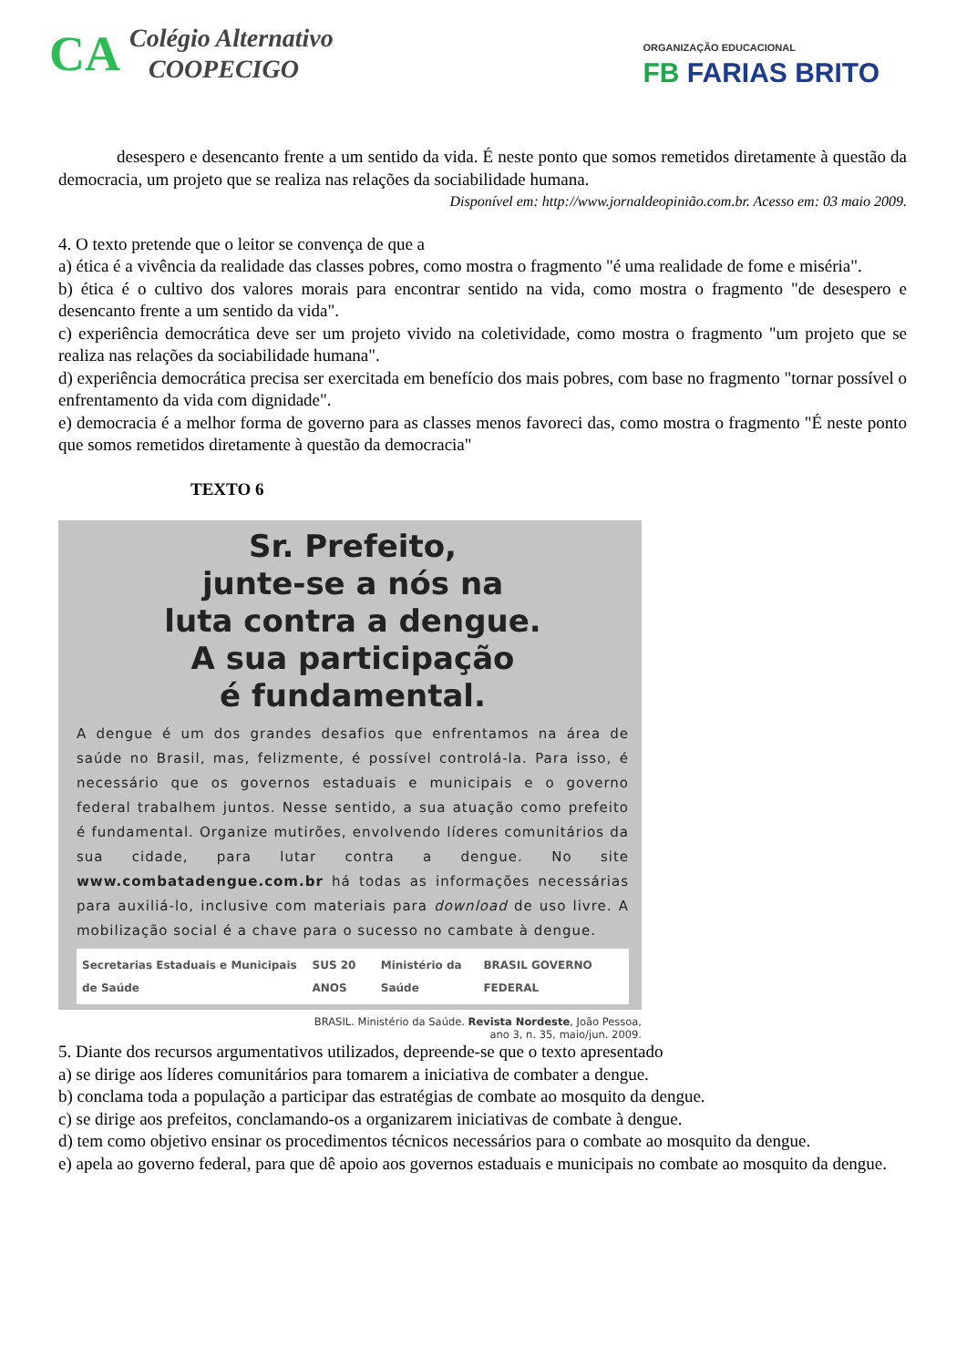CA
Colégio Alternativo
COOPECIGO
ORGANIZAÇÃO EDUCACIONAL
FB FARIAS BRITO
desespero e desencanto frente a um sentido da vida. É neste ponto que somos remetidos diretamente à questão da democracia, um projeto que se realiza nas relações da sociabilidade humana.
Disponível em: http://www.jornaldeopinião.com.br. Acesso em: 03 maio 2009.
4. O texto pretende que o leitor se convença de que a
a) ética é a vivência da realidade das classes pobres, como mostra o fragmento "é uma realidade de fome e miséria".
b) ética é o cultivo dos valores morais para encontrar sentido na vida, como mostra o fragmento "de desespero e desencanto frente a um sentido da vida".
c) experiência democrática deve ser um projeto vivido na coletividade, como mostra o fragmento "um projeto que se realiza nas relações da sociabilidade humana".
d) experiência democrática precisa ser exercitada em benefício dos mais pobres, com base no fragmento "tornar possível o enfrentamento da vida com dignidade".
e) democracia é a melhor forma de governo para as classes menos favoreci das, como mostra o fragmento "É neste ponto que somos remetidos diretamente à questão da democracia"
TEXTO 6
Sr. Prefeito,
junte-se a nós na
luta contra a dengue.
A sua participação
é fundamental.
A dengue é um dos grandes desafios que enfrentamos na área de saúde no Brasil, mas, felizmente, é possível controlá-la. Para isso, é necessário que os governos estaduais e municipais e o governo federal trabalhem juntos. Nesse sentido, a sua atuação como prefeito é fundamental. Organize mutirões, envolvendo líderes comunitários da sua cidade, para lutar contra a dengue. No site www.combatadengue.com.br há todas as informações necessárias para auxiliá-lo, inclusive com materiais para download de uso livre. A mobilização social é a chave para o sucesso no cambate à dengue.
Secretarias Estaduais e Municipais de Saúde SUS 20 ANOS Ministério da Saúde BRASIL GOVERNO FEDERAL
BRASIL. Ministério da Saúde. Revista Nordeste, João Pessoa,
ano 3, n. 35, maio/jun. 2009.
5. Diante dos recursos argumentativos utilizados, depreende-se que o texto apresentado
a) se dirige aos líderes comunitários para tomarem a iniciativa de combater a dengue.
b) conclama toda a população a participar das estratégias de combate ao mosquito da dengue.
c) se dirige aos prefeitos, conclamando-os a organizarem iniciativas de combate à dengue.
d) tem como objetivo ensinar os procedimentos técnicos necessários para o combate ao mosquito da dengue.
e) apela ao governo federal, para que dê apoio aos governos estaduais e municipais no combate ao mosquito da dengue.